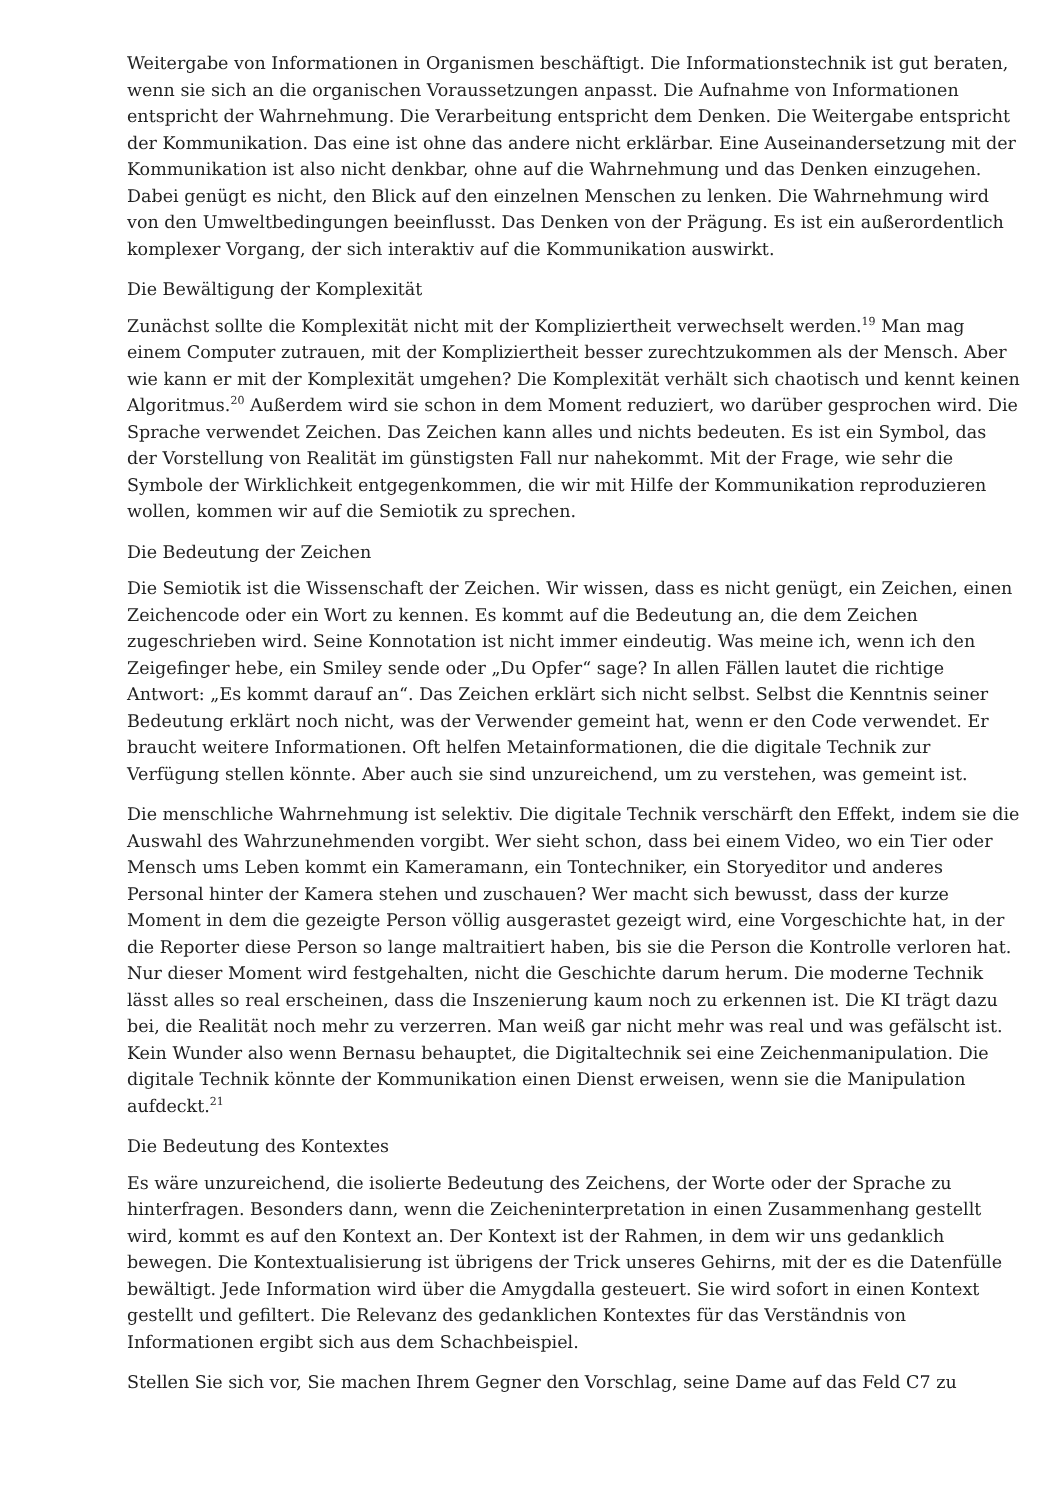Weitergabe von Informationen in Organismen beschäftigt. Die Informationstechnik ist gut beraten, wenn sie sich an die organischen Voraussetzungen anpasst. Die Aufnahme von Informationen entspricht der Wahrnehmung. Die Verarbeitung entspricht dem Denken. Die Weitergabe entspricht der Kommunikation. Das eine ist ohne das andere nicht erklärbar. Eine Auseinandersetzung mit der Kommunikation ist also nicht denkbar, ohne auf die Wahrnehmung und das Denken einzugehen. Dabei genügt es nicht, den Blick auf den einzelnen Menschen zu lenken. Die Wahrnehmung wird von den Umweltbedingungen beeinflusst. Das Denken von der Prägung. Es ist ein außerordentlich komplexer Vorgang, der sich interaktiv auf die Kommunikation auswirkt.
Die Bewältigung der Komplexität
Zunächst sollte die Komplexität nicht mit der Kompliziertheit verwechselt werden.<sup>19</sup> Man mag einem Computer zutrauen, mit der Kompliziertheit besser zurechtzukommen als der Mensch. Aber wie kann er mit der Komplexität umgehen? Die Komplexität verhält sich chaotisch und kennt keinen Algoritmus.<sup>20</sup> Außerdem wird sie schon in dem Moment reduziert, wo darüber gesprochen wird. Die Sprache verwendet Zeichen. Das Zeichen kann alles und nichts bedeuten. Es ist ein Symbol, das der Vorstellung von Realität im günstigsten Fall nur nahekommt. Mit der Frage, wie sehr die Symbole der Wirklichkeit entgegenkommen, die wir mit Hilfe der Kommunikation reproduzieren wollen, kommen wir auf die Semiotik zu sprechen.
Die Bedeutung der Zeichen
Die Semiotik ist die Wissenschaft der Zeichen. Wir wissen, dass es nicht genügt, ein Zeichen, einen Zeichencode oder ein Wort zu kennen. Es kommt auf die Bedeutung an, die dem Zeichen zugeschrieben wird. Seine Konnotation ist nicht immer eindeutig. Was meine ich, wenn ich den Zeigefinger hebe, ein Smiley sende oder „Du Opfer“ sage? In allen Fällen lautet die richtige Antwort: „Es kommt darauf an“. Das Zeichen erklärt sich nicht selbst. Selbst die Kenntnis seiner Bedeutung erklärt noch nicht, was der Verwender gemeint hat, wenn er den Code verwendet. Er braucht weitere Informationen. Oft helfen Metainformationen, die die digitale Technik zur Verfügung stellen könnte. Aber auch sie sind unzureichend, um zu verstehen, was gemeint ist.
Die menschliche Wahrnehmung ist selektiv. Die digitale Technik verschärft den Effekt, indem sie die Auswahl des Wahrzunehmenden vorgibt. Wer sieht schon, dass bei einem Video, wo ein Tier oder Mensch ums Leben kommt ein Kameramann, ein Tontechniker, ein Storyeditor und anderes Personal hinter der Kamera stehen und zuschauen? Wer macht sich bewusst, dass der kurze Moment in dem die gezeigte Person völlig ausgerastet gezeigt wird, eine Vorgeschichte hat, in der die Reporter diese Person so lange maltraitiert haben, bis sie die Person die Kontrolle verloren hat. Nur dieser Moment wird festgehalten, nicht die Geschichte darum herum. Die moderne Technik lässt alles so real erscheinen, dass die Inszenierung kaum noch zu erkennen ist. Die KI trägt dazu bei, die Realität noch mehr zu verzerren. Man weiß gar nicht mehr was real und was gefälscht ist. Kein Wunder also wenn Bernasu behauptet, die Digitaltechnik sei eine Zeichenmanipulation. Die digitale Technik könnte der Kommunikation einen Dienst erweisen, wenn sie die Manipulation aufdeckt.<sup>21</sup>
Die Bedeutung des Kontextes
Es wäre unzureichend, die isolierte Bedeutung des Zeichens, der Worte oder der Sprache zu hinterfragen. Besonders dann, wenn die Zeicheninterpretation in einen Zusammenhang gestellt wird, kommt es auf den Kontext an. Der Kontext ist der Rahmen, in dem wir uns gedanklich bewegen. Die Kontextualisierung ist übrigens der Trick unseres Gehirns, mit der es die Datenfülle bewältigt. Jede Information wird über die Amygdalla gesteuert. Sie wird sofort in einen Kontext gestellt und gefiltert. Die Relevanz des gedanklichen Kontextes für das Verständnis von Informationen ergibt sich aus dem Schachbeispiel.
Stellen Sie sich vor, Sie machen Ihrem Gegner den Vorschlag, seine Dame auf das Feld C7 zu